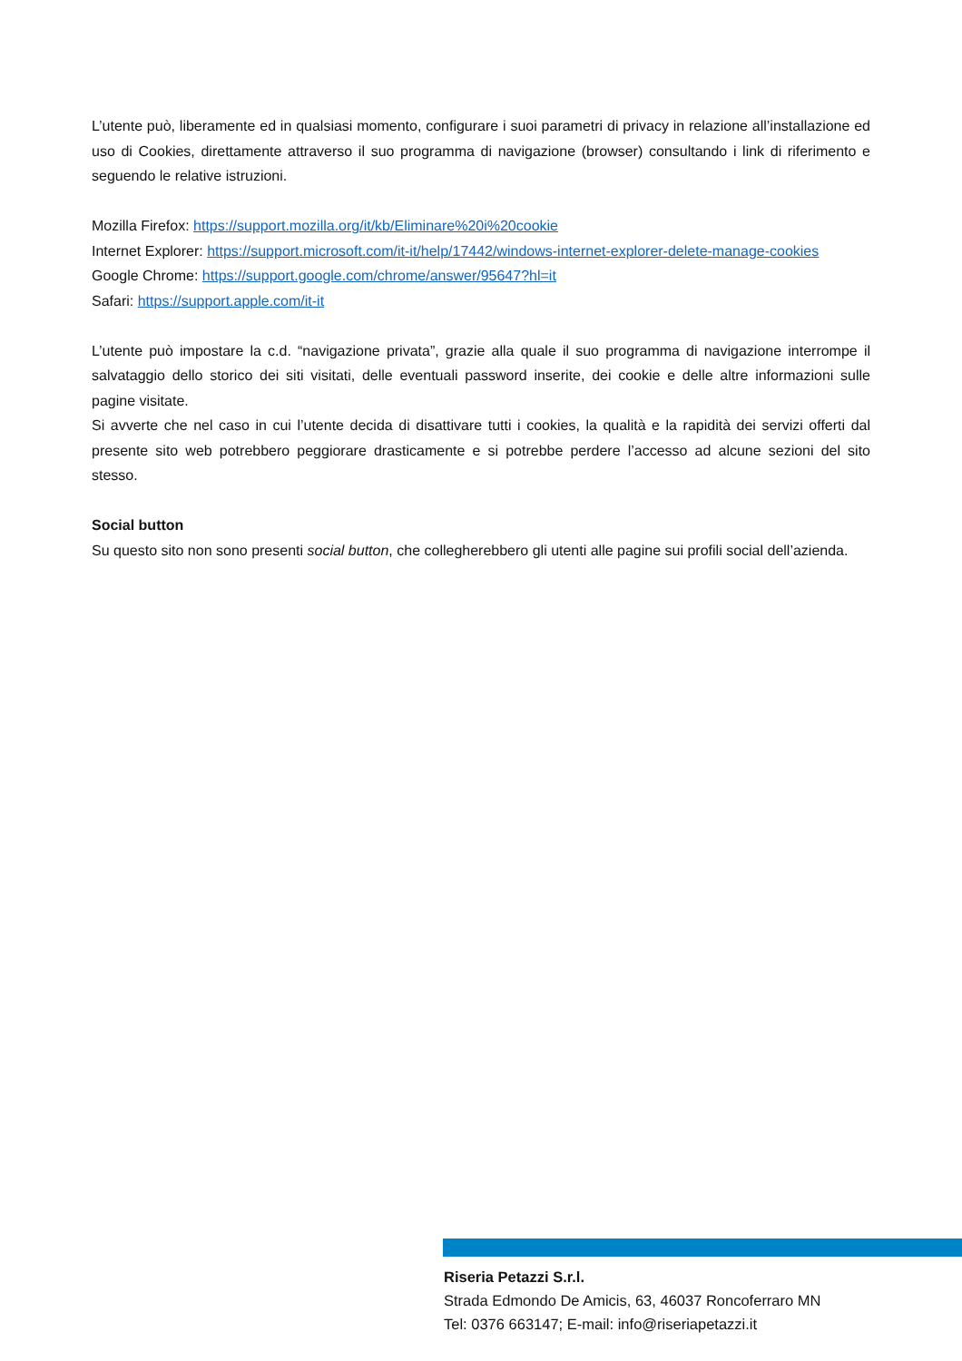L’utente può, liberamente ed in qualsiasi momento, configurare i suoi parametri di privacy in relazione all’installazione ed uso di Cookies, direttamente attraverso il suo programma di navigazione (browser) consultando i link di riferimento e seguendo le relative istruzioni.
Mozilla Firefox: https://support.mozilla.org/it/kb/Eliminare%20i%20cookie
Internet Explorer: https://support.microsoft.com/it-it/help/17442/windows-internet-explorer-delete-manage-cookies
Google Chrome: https://support.google.com/chrome/answer/95647?hl=it
Safari: https://support.apple.com/it-it
L’utente può impostare la c.d. “navigazione privata”, grazie alla quale il suo programma di navigazione interrompe il salvataggio dello storico dei siti visitati, delle eventuali password inserite, dei cookie e delle altre informazioni sulle pagine visitate.
Si avverte che nel caso in cui l’utente decida di disattivare tutti i cookies, la qualità e la rapidità dei servizi offerti dal presente sito web potrebbero peggiorare drasticamente e si potrebbe perdere l’accesso ad alcune sezioni del sito stesso.
Social button
Su questo sito non sono presenti social button, che collegherebbero gli utenti alle pagine sui profili social dell’azienda.
Riseria Petazzi S.r.l.
Strada Edmondo De Amicis, 63, 46037 Roncoferraro MN
Tel: 0376 663147; E-mail: info@riseriapetazzi.it